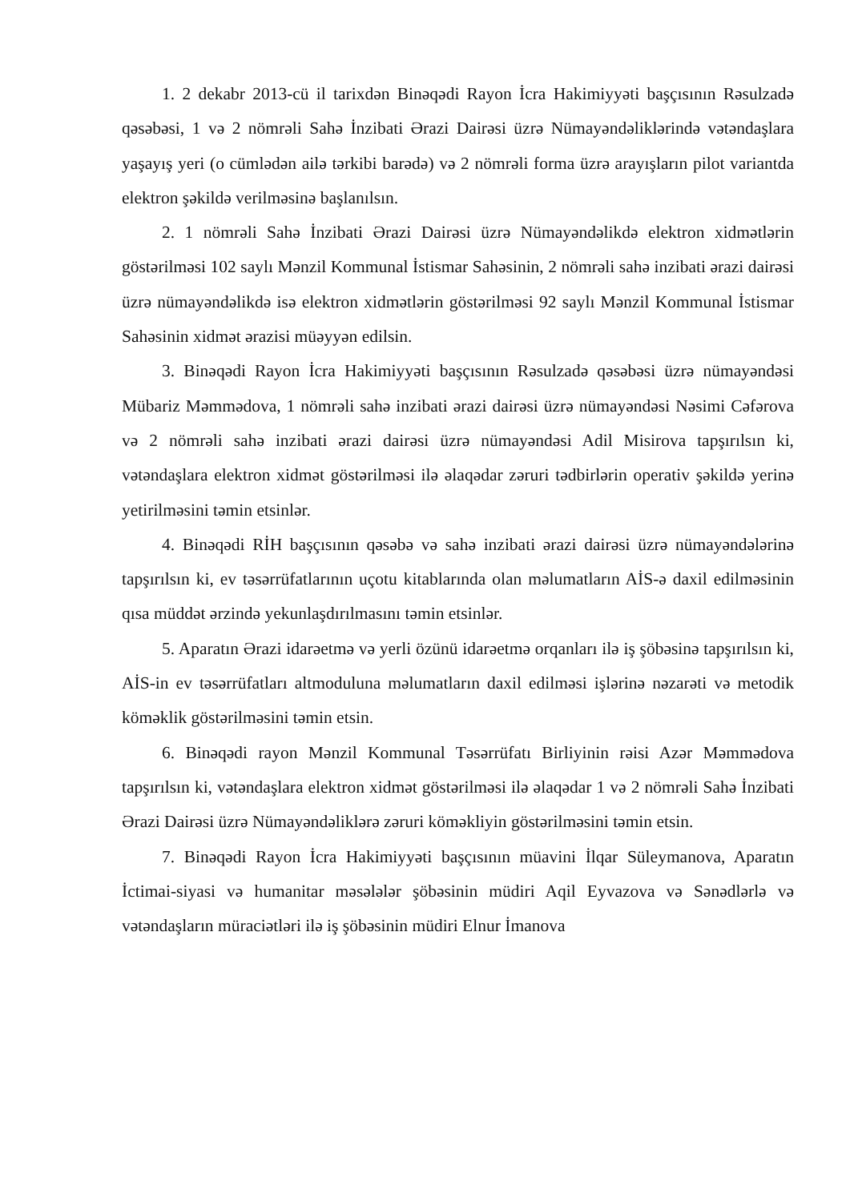1. 2 dekabr 2013-cü il tarixdən Binəqədi Rayon İcra Hakimiyyəti başçısının Rəsulzadə qəsəbəsi, 1 və 2 nömrəli Sahə İnzibati Ərazi Dairəsi üzrə Nümayəndəliklərində vətəndaşlara yaşayış yeri (o cümlədən ailə tərkibi barədə) və 2 nömrəli forma üzrə arayışların pilot variantda elektron şəkildə verilməsinə başlanılsın.
2. 1 nömrəli Sahə İnzibati Ərazi Dairəsi üzrə Nümayəndəlikdə elektron xidmətlərin göstərilməsi 102 saylı Mənzil Kommunal İstismar Sahəsinin, 2 nömrəli sahə inzibati ərazi dairəsi üzrə nümayəndəlikdə isə elektron xidmətlərin göstərilməsi 92 saylı Mənzil Kommunal İstismar Sahəsinin xidmət ərazisi müəyyən edilsin.
3. Binəqədi Rayon İcra Hakimiyyəti başçısının Rəsulzadə qəsəbəsi üzrə nümayəndəsi Mübariz Məmmədova, 1 nömrəli sahə inzibati ərazi dairəsi üzrə nümayəndəsi Nəsimi Cəfərova və 2 nömrəli sahə inzibati ərazi dairəsi üzrə nümayəndəsi Adil Misirova tapşırılsın ki, vətəndaşlara elektron xidmət göstərilməsi ilə əlaqədar zəruri tədbirlərin operativ şəkildə yerinə yetirilməsini təmin etsinlər.
4. Binəqədi RİH başçısının qəsəbə və sahə inzibati ərazi dairəsi üzrə nümayəndələrinə tapşırılsın ki, ev təsərrüfatlarının uçotu kitablarında olan məlumatların AİS-ə daxil edilməsinin qısa müddət ərzində yekunlaşdırılmasını təmin etsinlər.
5. Aparatın Ərazi idarəetmə və yerli özünü idarəetmə orqanları ilə iş şöbəsinə tapşırılsın ki, AİS-in ev təsərrüfatları altmoduluna məlumatların daxil edilməsi işlərinə nəzarəti və metodik köməklik göstərilməsini təmin etsin.
6. Binəqədi rayon Mənzil Kommunal Təsərrüfatı Birliyinin rəisi Azər Məmmədova tapşırılsın ki, vətəndaşlara elektron xidmət göstərilməsi ilə əlaqədar 1 və 2 nömrəli Sahə İnzibati Ərazi Dairəsi üzrə Nümayəndəliklərə zəruri köməkliyin göstərilməsini təmin etsin.
7. Binəqədi Rayon İcra Hakimiyyəti başçısının müavini İlqar Süleymanova, Aparatın İctimai-siyasi və humanitar məsələlər şöbəsinin müdiri Aqil Eyvazova və Sənədlərlə və vətəndaşların müraciətləri ilə iş şöbəsinin müdiri Elnur İmanova